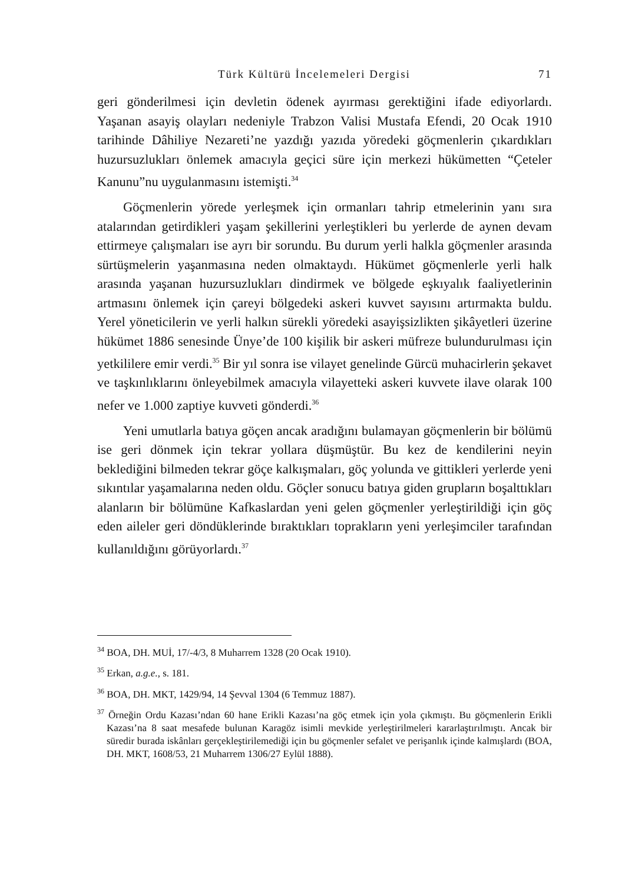Türk Kültürü İncelemeleri Dergisi 71
geri gönderilmesi için devletin ödenek ayırması gerektiğini ifade ediyorlardı. Yaşanan asayiş olayları nedeniyle Trabzon Valisi Mustafa Efendi, 20 Ocak 1910 tarihinde Dâhiliye Nezareti’ne yazdığı yazıda yöredeki göçmenlerin çıkardıkları huzursuzlukları önlemek amacıyla geçici süre için merkezi hükümetten “Çeteler Kanunu”nu uygulanmasını istemişti.<sup>34</sup>
Göçmenlerin yörede yerleşmek için ormanları tahrip etmelerinin yanı sıra atalarından getirdikleri yaşam şekillerini yerleştikleri bu yerlerde de aynen devam ettirmeye çalışmaları ise ayrı bir sorundu. Bu durum yerli halkla göçmenler arasında sürtüşmelerin yaşanmasına neden olmaktaydı. Hükümet göçmenlerle yerli halk arasında yaşanan huzursuzlukları dindirmek ve bölgede eşkıyalık faaliyetlerinin artmasını önlemek için çareyi bölgedeki askeri kuvvet sayısını artırmakta buldu. Yerel yöneticilerin ve yerli halkın sürekli yöredeki asayişsizlikten şikâyetleri üzerine hükümet 1886 senesinde Ünye’de 100 kişilik bir askeri müfreze bulundurulması için yetkililere emir verdi.<sup>35</sup> Bir yıl sonra ise vilayet genelinde Gürcü muhacirlerin şekavet ve taşkınlıklarını önleyebilmek amacıyla vilayetteki askeri kuvvete ilave olarak 100 nefer ve 1.000 zaptiye kuvveti gönderdi.<sup>36</sup>
Yeni umutlarla batıya göçen ancak aradığını bulamayan göçmenlerin bir bölümü ise geri dönmek için tekrar yollara düşmüştür. Bu kez de kendilerini neyin beklediğini bilmeden tekrar göçe kalkışmaları, göç yolunda ve gittikleri yerlerde yeni sıkıntılar yaşamalarına neden oldu. Göçler sonucu batıya giden grupların boşalttıkları alanların bir bölümüne Kafkaslardan yeni gelen göçmenler yerleştirildiği için göç eden aileler geri döndüklerinde bıraktıkları toprakların yeni yerleşimciler tarafından kullanıldığını görüyorlardı.<sup>37</sup>
<sup>34</sup> BOA, DH. MUİ, 17/-4/3, 8 Muharrem 1328 (20 Ocak 1910).
<sup>35</sup> Erkan, a.g.e., s. 181.
<sup>36</sup> BOA, DH. MKT, 1429/94, 14 Şevval 1304 (6 Temmuz 1887).
<sup>37</sup> Örneğin Ordu Kazası’ndan 60 hane Erikli Kazası’na göç etmek için yola çıkmıştı. Bu göçmenlerin Erikli Kazası’na 8 saat mesafede bulunan Karagöz isimli mevkide yerleştirilmeleri kararlaştırılmıştı. Ancak bir süredir burada iskânları gerçekleştirilemediği için bu göçmenler sefalet ve perişanlık içinde kalmışlardı (BOA, DH. MKT, 1608/53, 21 Muharrem 1306/27 Eylül 1888).